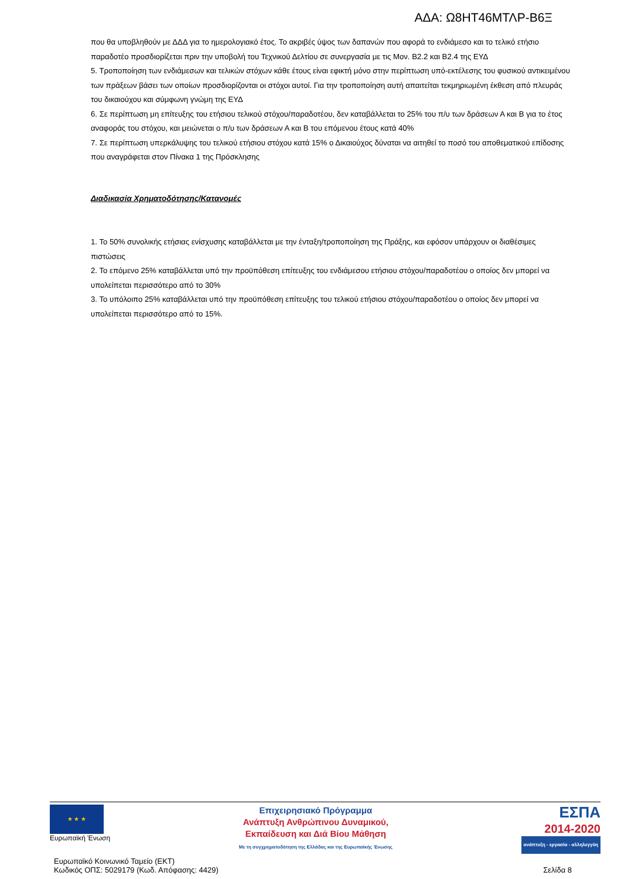ΑΔΑ: Ω8ΗΤ46ΜΤΛΡ-Β6Ξ
που θα υποβληθούν με ΔΔΔ για το ημερολογιακό έτος. Το ακριβές ύψος των δαπανών που αφορά το ενδιάμεσο και το τελικό ετήσιο παραδοτέο προσδιορίζεται πριν την υποβολή του Τεχνικού Δελτίου σε συνεργασία με τις Μον. Β2.2 και Β2.4 της ΕΥΔ
5. Τροποποίηση των ενδιάμεσων και τελικών στόχων κάθε έτους είναι εφικτή μόνο στην περίπτωση υπό-εκτέλεσης του φυσικού αντικειμένου των πράξεων βάσει των οποίων προσδιορίζονται οι στόχοι αυτοί. Για την τροποποίηση αυτή απαιτείται τεκμηριωμένη έκθεση από πλευράς του δικαιούχου και σύμφωνη γνώμη της ΕΥΔ
6. Σε περίπτωση μη επίτευξης του ετήσιου τελικού στόχου/παραδοτέου, δεν καταβάλλεται το 25% του π/υ των δράσεων Α και Β για το έτος αναφοράς του στόχου, και μειώνεται ο π/υ των δράσεων Α και Β του επόμενου έτους κατά 40%
7. Σε περίπτωση υπερκάλυψης του τελικού ετήσιου στόχου κατά 15% ο Δικαιούχος δύναται να αιτηθεί το ποσό του αποθεματικού επίδοσης που αναγράφεται στον Πίνακα 1 της Πρόσκλησης
Διαδικασία Χρηματοδότησης/Κατανομές
1. Το 50% συνολικής ετήσιας ενίσχυσης καταβάλλεται με την ένταξη/τροποποίηση της Πράξης, και εφόσον υπάρχουν οι διαθέσιμες πιστώσεις
2. Το επόμενο 25% καταβάλλεται υπό την προϋπόθεση επίτευξης του ενδιάμεσου ετήσιου στόχου/παραδοτέου ο οποίος δεν μπορεί να υπολείπεται περισσότερο από το 30%
3. Το υπόλοιπο 25% καταβάλλεται υπό την προϋπόθεση επίτευξης του τελικού ετήσιου στόχου/παραδοτέου ο οποίος δεν μπορεί να υπολείπεται περισσότερο από το 15%.
★ ★ ★
Ευρωπαϊκή Ένωση
Επιχειρησιακό Πρόγραμμα
Ανάπτυξη Ανθρώπινου Δυναμικού,
Εκπαίδευση και Διά Βίου Μάθηση
Με τη συγχρηματοδότηση της Ελλάδας και της Ευρωπαϊκής Ένωσης
ΕΣΠΑ
2014-2020
ανάπτυξη - εργασία - αλληλεγγύη
Ευρωπαϊκό Κοινωνικό Ταμείο (ΕΚΤ)
Κωδικός ΟΠΣ: 5029179 (Κωδ. Απόφασης: 4429)
Σελίδα 8